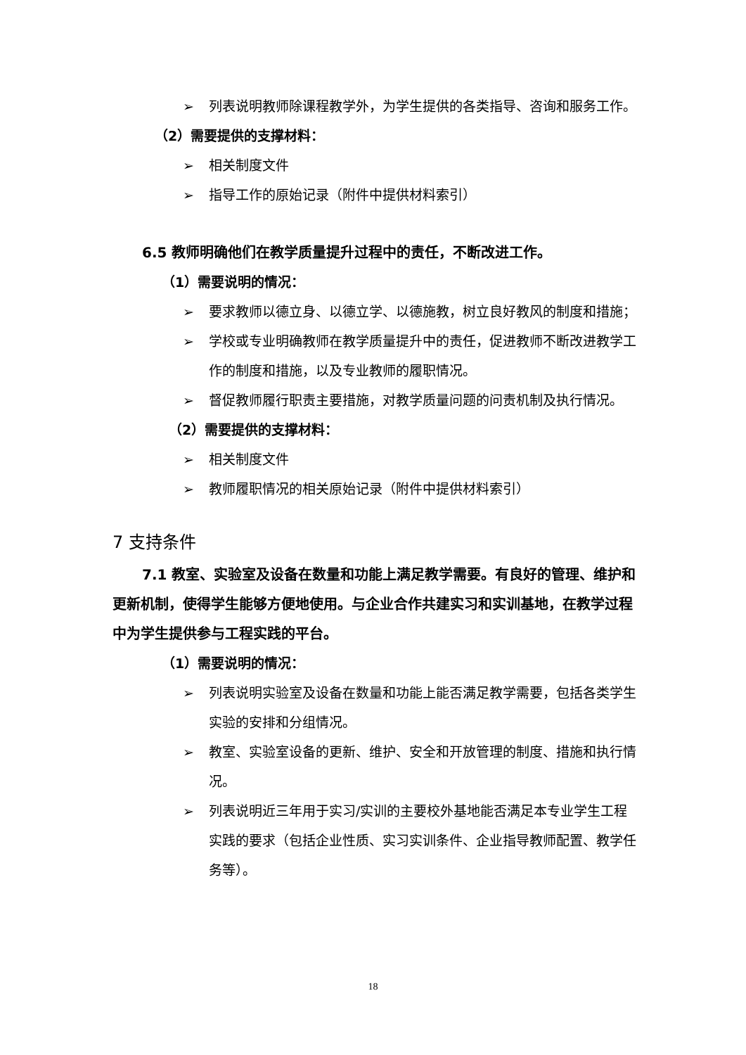➢ 列表说明教师除课程教学外，为学生提供的各类指导、咨询和服务工作。
（2）需要提供的支撑材料：
➢ 相关制度文件
➢ 指导工作的原始记录（附件中提供材料索引）
6.5 教师明确他们在教学质量提升过程中的责任，不断改进工作。
（1）需要说明的情况：
➢ 要求教师以德立身、以德立学、以德施教，树立良好教风的制度和措施；
➢ 学校或专业明确教师在教学质量提升中的责任，促进教师不断改进教学工作的制度和措施，以及专业教师的履职情况。
➢ 督促教师履行职责主要措施，对教学质量问题的问责机制及执行情况。
（2）需要提供的支撑材料：
➢ 相关制度文件
➢ 教师履职情况的相关原始记录（附件中提供材料索引）
7 支持条件
7.1 教室、实验室及设备在数量和功能上满足教学需要。有良好的管理、维护和更新机制，使得学生能够方便地使用。与企业合作共建实习和实训基地，在教学过程中为学生提供参与工程实践的平台。
（1）需要说明的情况：
➢ 列表说明实验室及设备在数量和功能上能否满足教学需要，包括各类学生实验的安排和分组情况。
➢ 教室、实验室设备的更新、维护、安全和开放管理的制度、措施和执行情况。
➢ 列表说明近三年用于实习/实训的主要校外基地能否满足本专业学生工程实践的要求（包括企业性质、实习实训条件、企业指导教师配置、教学任务等）。
18